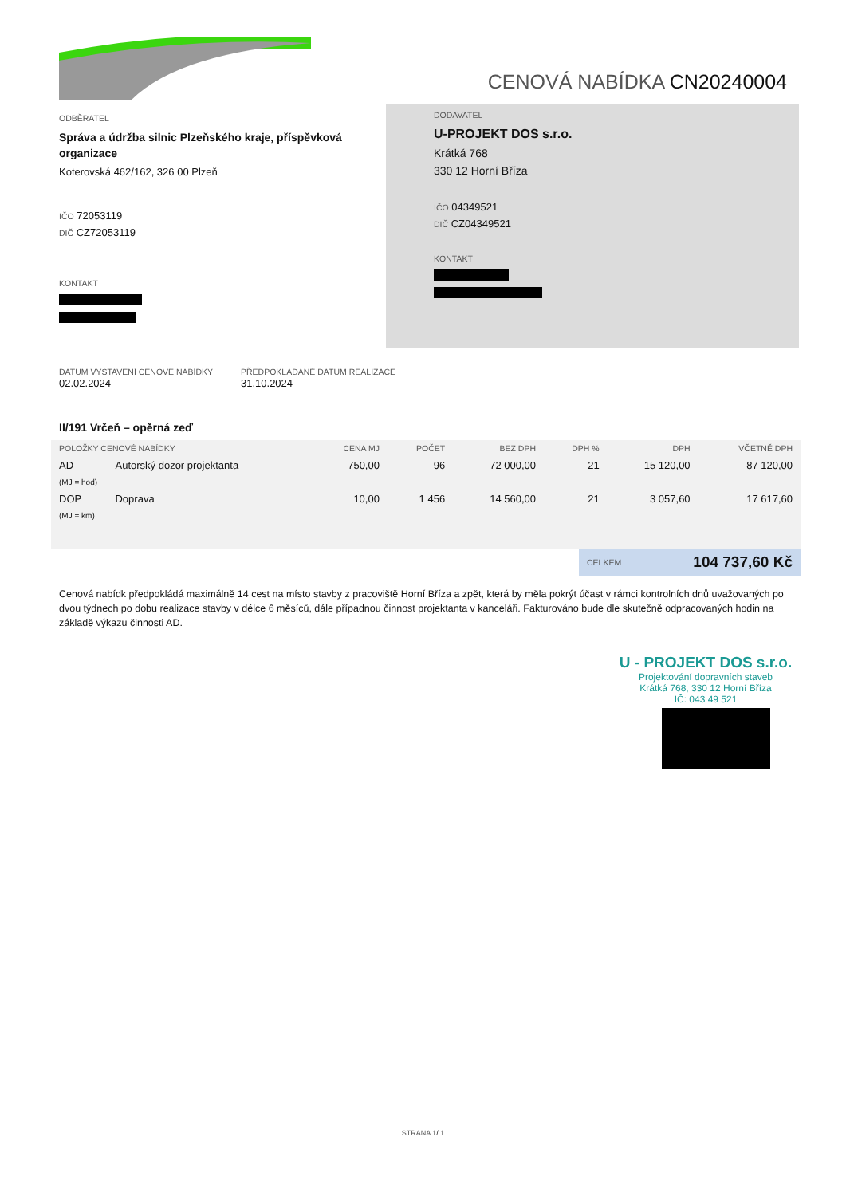CENOVÁ NABÍDKA CN20240004
ODBĚRATEL
Správa a údržba silnic Plzeňského kraje, příspěvková organizace
Koterovská 462/162, 326 00 Plzeň
IČO 72053119
DIČ CZ72053119
KONTAKT
DODAVATEL
U-PROJEKT DOS s.r.o.
Krátká 768
330 12 Horní Bříza
IČO 04349521
DIČ CZ04349521
KONTAKT
DATUM VYSTAVENÍ CENOVÉ NABÍDKY
02.02.2024
PŘEDPOKLÁDANÉ DATUM REALIZACE
31.10.2024
II/191 Vrčeň – opěrná zeď
| POLOŽKY CENOVÉ NABÍDKY | | CENA MJ | POČET | BEZ DPH | DPH % | DPH | VČETNĚ DPH |
| --- | --- | --- | --- | --- | --- | --- | --- |
| AD | Autorský dozor projektanta | 750,00 | 96 | 72 000,00 | 21 | 15 120,00 | 87 120,00 |
| (MJ = hod) | | | | | | | |
| DOP | Doprava | 10,00 | 1 456 | 14 560,00 | 21 | 3 057,60 | 17 617,60 |
| (MJ = km) | | | | | | | |
CELKEM 104 737,60 Kč
Cenová nabídk předpokládá maximálně 14 cest na místo stavby z pracoviště Horní Bříza a zpět, která by měla pokrýt účast v rámci kontrolních dnů uvažovaných po dvou týdnech po dobu realizace stavby v délce 6 měsíců, dále případnou činnost projektanta v kanceláři. Fakturováno bude dle skutečně odpracovaných hodin na základě výkazu činnosti AD.
U - PROJEKT DOS s.r.o.
Projektování dopravních staveb
Krátká 768, 330 12 Horní Bříza
IČ: 043 49 521
STRANA 1/ 1